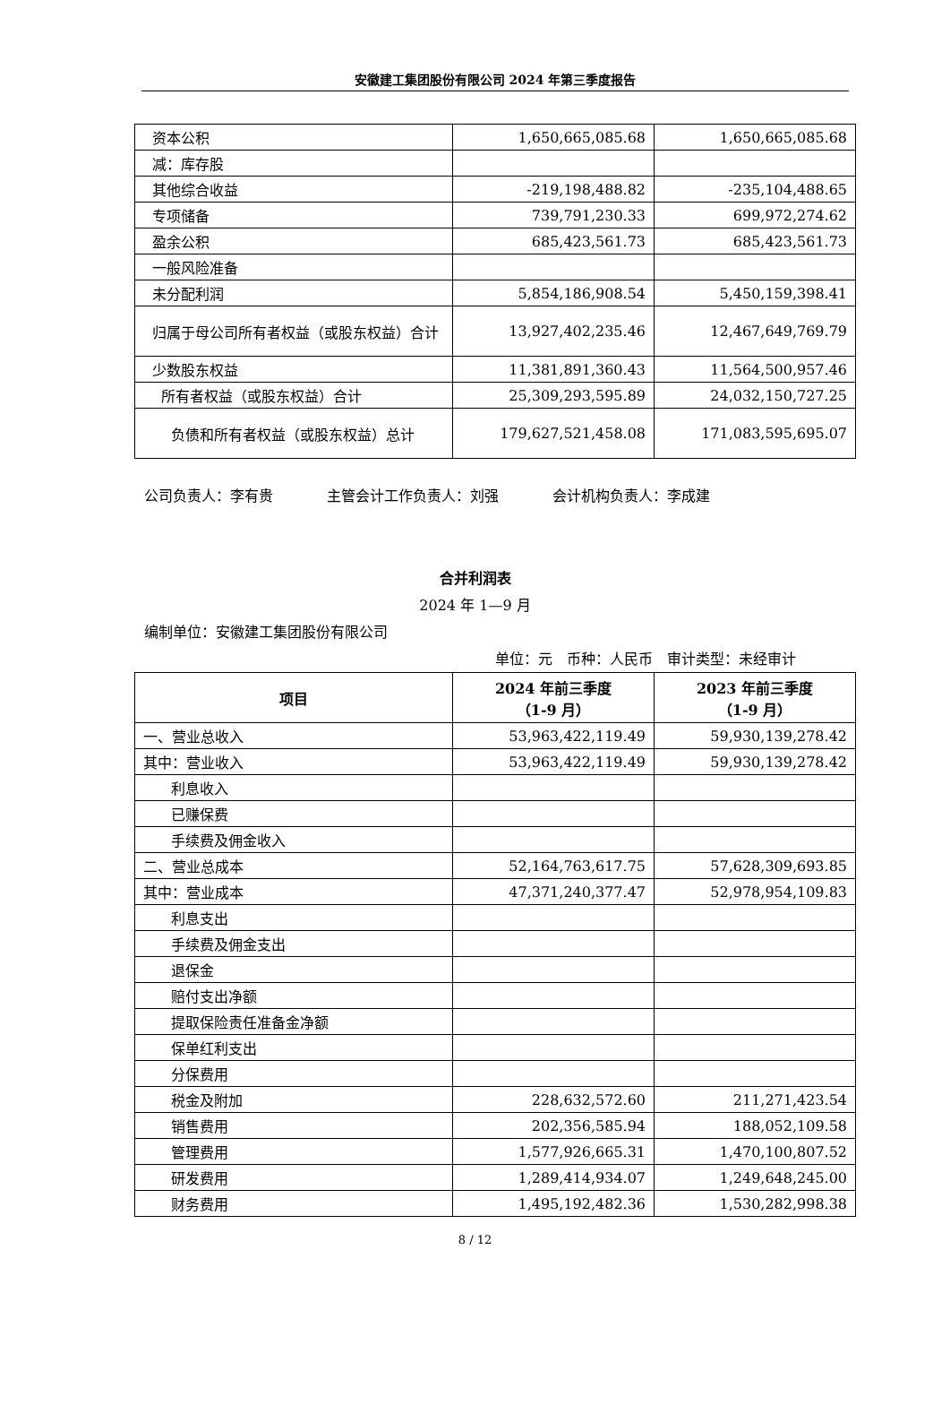安徽建工集团股份有限公司 2024 年第三季度报告
| 资本公积 | 1,650,665,085.68 | 1,650,665,085.68 |
| 减：库存股 | | |
| 其他综合收益 | -219,198,488.82 | -235,104,488.65 |
| 专项储备 | 739,791,230.33 | 699,972,274.62 |
| 盈余公积 | 685,423,561.73 | 685,423,561.73 |
| 一般风险准备 | | |
| 未分配利润 | 5,854,186,908.54 | 5,450,159,398.41 |
| 归属于母公司所有者权益（或股东权益）合计 | 13,927,402,235.46 | 12,467,649,769.79 |
| 少数股东权益 | 11,381,891,360.43 | 11,564,500,957.46 |
| 所有者权益（或股东权益）合计 | 25,309,293,595.89 | 24,032,150,727.25 |
| 负债和所有者权益（或股东权益）总计 | 179,627,521,458.08 | 171,083,595,695.07 |
公司负责人：李有贵 主管会计工作负责人：刘强 会计机构负责人：李成建
合并利润表
2024 年 1—9 月
编制单位：安徽建工集团股份有限公司
单位：元　币种：人民币　审计类型：未经审计
| 项目 | 2024 年前三季度 （1-9 月） | 2023 年前三季度 （1-9 月） |
| --- | --- | --- |
| 一、营业总收入 | 53,963,422,119.49 | 59,930,139,278.42 |
| 其中：营业收入 | 53,963,422,119.49 | 59,930,139,278.42 |
| 利息收入 | | |
| 已赚保费 | | |
| 手续费及佣金收入 | | |
| 二、营业总成本 | 52,164,763,617.75 | 57,628,309,693.85 |
| 其中：营业成本 | 47,371,240,377.47 | 52,978,954,109.83 |
| 利息支出 | | |
| 手续费及佣金支出 | | |
| 退保金 | | |
| 赔付支出净额 | | |
| 提取保险责任准备金净额 | | |
| 保单红利支出 | | |
| 分保费用 | | |
| 税金及附加 | 228,632,572.60 | 211,271,423.54 |
| 销售费用 | 202,356,585.94 | 188,052,109.58 |
| 管理费用 | 1,577,926,665.31 | 1,470,100,807.52 |
| 研发费用 | 1,289,414,934.07 | 1,249,648,245.00 |
| 财务费用 | 1,495,192,482.36 | 1,530,282,998.38 |
8 / 12